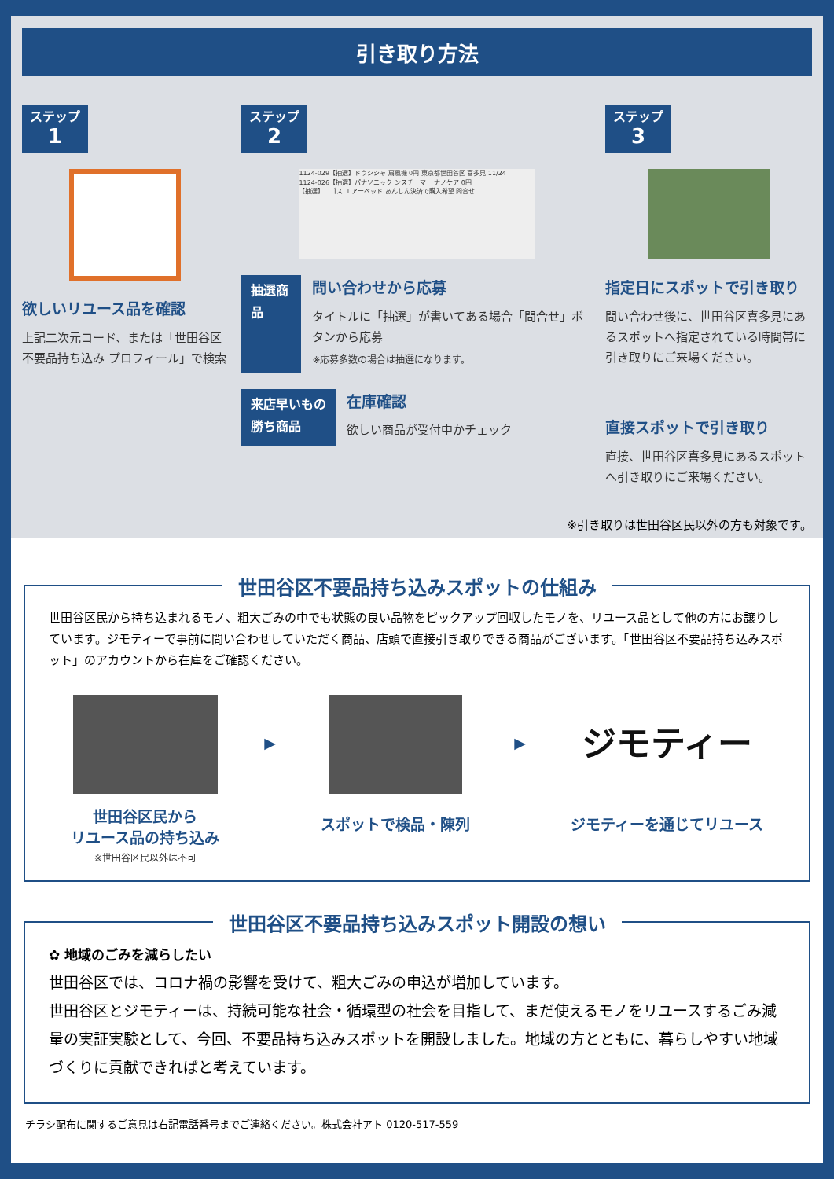引き取り方法
ステップ
1
欲しいリユース品を確認
上記二次元コード、または「世田谷区不要品持ち込み プロフィール」で検索
ステップ
2
1124-029【抽選】ドウシシャ 扇風機 0円 東京都世田谷区 喜多見 11/24
1124-026【抽選】パナソニック ンスチーマー ナノケア 0円
【抽選】ロゴス エアーベッド あんしん決済で購入希望 問合せ
抽選商品
問い合わせから応募
タイトルに「抽選」が書いてある場合「問合せ」ボタンから応募
※応募多数の場合は抽選になります。
来店早いもの
勝ち商品
在庫確認
欲しい商品が受付中かチェック
ステップ
3
指定日にスポットで引き取り
問い合わせ後に、世田谷区喜多見にあるスポットへ指定されている時間帯に引き取りにご来場ください。
直接スポットで引き取り
直接、世田谷区喜多見にあるスポットへ引き取りにご来場ください。
※引き取りは世田谷区民以外の方も対象です。
世田谷区不要品持ち込みスポットの仕組み
世田谷区民から持ち込まれるモノ、粗大ごみの中でも状態の良い品物をピックアップ回収したモノを、リユース品として他の方にお譲りしています。ジモティーで事前に問い合わせしていただく商品、店頭で直接引き取りできる商品がございます。「世田谷区不要品持ち込みスポット」のアカウントから在庫をご確認ください。
世田谷区民から
リユース品の持ち込み
※世田谷区民以外は不可
▶
スポットで検品・陳列
▶
ジモティー
ジモティーを通じてリユース
世田谷区不要品持ち込みスポット開設の想い
✿ 地域のごみを減らしたい
世田谷区では、コロナ禍の影響を受けて、粗大ごみの申込が増加しています。
世田谷区とジモティーは、持続可能な社会・循環型の社会を目指して、まだ使えるモノをリユースするごみ減量の実証実験として、今回、不要品持ち込みスポットを開設しました。地域の方とともに、暮らしやすい地域づくりに貢献できればと考えています。
チラシ配布に関するご意見は右記電話番号までご連絡ください。株式会社アト 0120-517-559